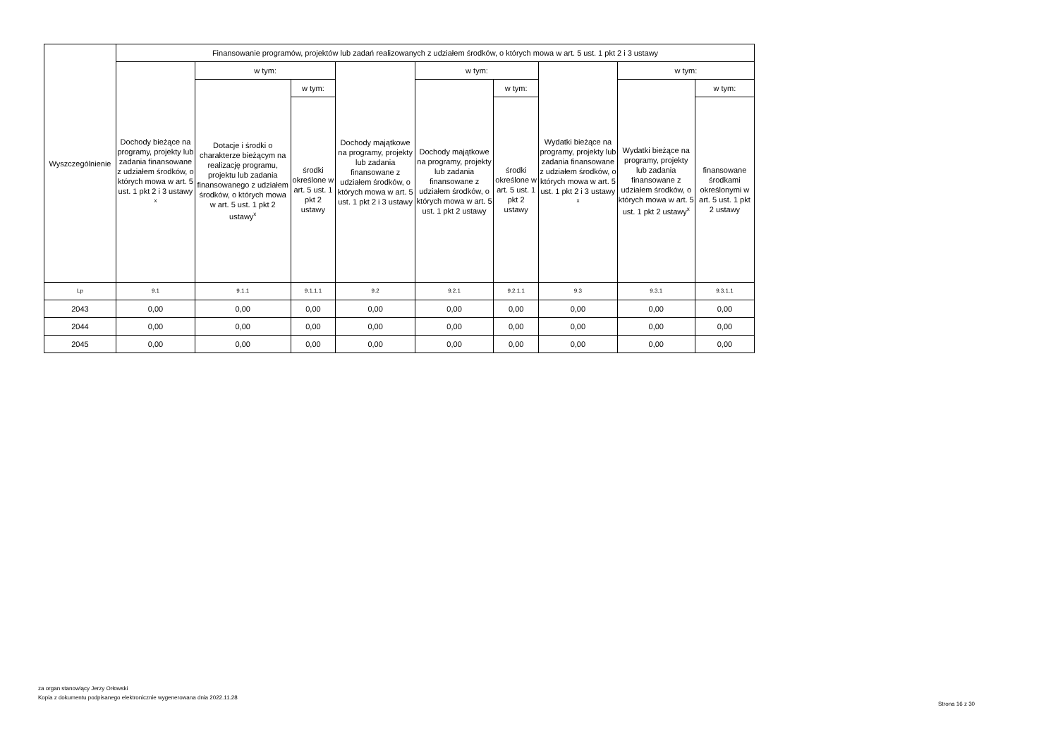| Wyszczególnienie | Finansowanie programów, projektów lub zadań realizowanych z udziałem środków, o których mowa w art. 5 ust. 1 pkt 2 i 3 ustawy | | | | | | | | |
| --- | --- | --- | --- | --- | --- | --- | --- | --- | --- |
| | Dochody bieżące na programy, projekty lub zadania finansowane z udziałem środków, o których mowa w art. 5 ust. 1 pkt 2 i 3 ustawy <sup>x</sup> | w tym: | | Dochody majątkowe na programy, projekty lub zadania finansowane z udziałem środków, o których mowa w art. 5 ust. 1 pkt 2 i 3 ustawy | w tym: | | Wydatki bieżące na programy, projekty lub zadania finansowane z udziałem środków, o których mowa w art. 5 ust. 1 pkt 2 i 3 ustawy <sup>x</sup> | w tym: | |
| | | Dotacje i środki o charakterze bieżącym na realizację programu, projektu lub zadania finansowanego z udziałem środków, o których mowa w art. 5 ust. 1 pkt 2 ustawy<sup>x</sup> | w tym: | | Dochody majątkowe na programy, projekty lub zadania finansowane z udziałem środków, o których mowa w art. 5 ust. 1 pkt 2 ustawy | w tym: | | Wydatki bieżące na programy, projekty lub zadania finansowane z udziałem środków, o których mowa w art. 5 ust. 1 pkt 2 ustawy<sup>x</sup> | w tym: |
| | | | środki określone w art. 5 ust. 1 pkt 2 ustawy | | | środki określone w art. 5 ust. 1 pkt 2 ustawy | | | finansowane środkami określonymi w art. 5 ust. 1 pkt 2 ustawy |
| Lp | 9.1 | 9.1.1 | 9.1.1.1 | 9.2 | 9.2.1 | 9.2.1.1 | 9.3 | 9.3.1 | 9.3.1.1 |
| 2043 | 0,00 | 0,00 | 0,00 | 0,00 | 0,00 | 0,00 | 0,00 | 0,00 | 0,00 |
| 2044 | 0,00 | 0,00 | 0,00 | 0,00 | 0,00 | 0,00 | 0,00 | 0,00 | 0,00 |
| 2045 | 0,00 | 0,00 | 0,00 | 0,00 | 0,00 | 0,00 | 0,00 | 0,00 | 0,00 |
za organ stanowiący Jerzy Orłowski
Kopia z dokumentu podpisanego elektronicznie wygenerowana dnia 2022.11.28
Strona 16 z 30